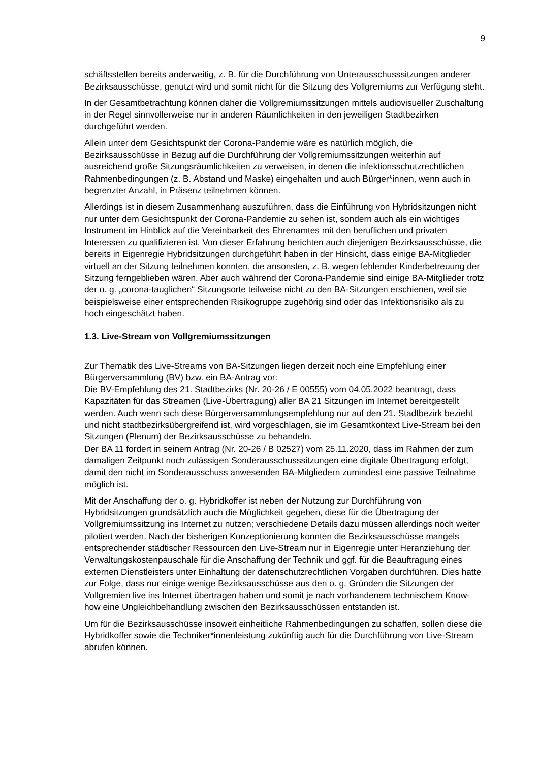9
schäftsstellen bereits anderweitig, z. B. für die Durchführung von Unterausschusssitzungen anderer Bezirksausschüsse, genutzt wird und somit nicht für die Sitzung des Vollgremiums zur Verfügung steht.
In der Gesamtbetrachtung können daher die Vollgremiumssitzungen mittels audiovisueller Zuschaltung in der Regel sinnvollerweise nur in anderen Räumlichkeiten in den jeweiligen Stadtbezirken durchgeführt werden.
Allein unter dem Gesichtspunkt der Corona-Pandemie wäre es natürlich möglich, die Bezirksausschüsse in Bezug auf die Durchführung der Vollgremiumssitzungen weiterhin auf ausreichend große Sitzungsräumlichkeiten zu verweisen, in denen die infektionsschutzrechtlichen Rahmenbedingungen (z. B. Abstand und Maske) eingehalten und auch Bürger*innen, wenn auch in begrenzter Anzahl, in Präsenz teilnehmen können.
Allerdings ist in diesem Zusammenhang auszuführen, dass die Einführung von Hybridsitzungen nicht nur unter dem Gesichtspunkt der Corona-Pandemie zu sehen ist, sondern auch als ein wichtiges Instrument im Hinblick auf die Vereinbarkeit des Ehrenamtes mit den beruflichen und privaten Interessen zu qualifizieren ist. Von dieser Erfahrung berichten auch diejenigen Bezirksausschüsse, die bereits in Eigenregie Hybridsitzungen durchgeführt haben in der Hinsicht, dass einige BA-Mitglieder virtuell an der Sitzung teilnehmen konnten, die ansonsten, z. B. wegen fehlender Kinderbetreuung der Sitzung ferngeblieben wären. Aber auch während der Corona-Pandemie sind einige BA-Mitglieder trotz der o. g. „corona-tauglichen“ Sitzungsorte teilweise nicht zu den BA-Sitzungen erschienen, weil sie beispielsweise einer entsprechenden Risikogruppe zugehörig sind oder das Infektionsrisiko als zu hoch eingeschätzt haben.
1.3. Live-Stream von Vollgremiumssitzungen
Zur Thematik des Live-Streams von BA-Sitzungen liegen derzeit noch eine Empfehlung einer Bürgerversammlung (BV) bzw. ein BA-Antrag vor:
Die BV-Empfehlung des 21. Stadtbezirks (Nr. 20-26 / E 00555) vom 04.05.2022 beantragt, dass Kapazitäten für das Streamen (Live-Übertragung) aller BA 21 Sitzungen im Internet bereitgestellt werden. Auch wenn sich diese Bürgerversammlungsempfehlung nur auf den 21. Stadtbezirk bezieht und nicht stadtbezirksübergreifend ist, wird vorgeschlagen, sie im Gesamtkontext Live-Stream bei den Sitzungen (Plenum) der Bezirksausschüsse zu behandeln.
Der BA 11 fordert in seinem Antrag (Nr. 20-26 / B 02527) vom 25.11.2020, dass im Rahmen der zum damaligen Zeitpunkt noch zulässigen Sonderausschusssitzungen eine digitale Übertragung erfolgt, damit den nicht im Sonderausschuss anwesenden BA-Mitgliedern zumindest eine passive Teilnahme möglich ist.
Mit der Anschaffung der o. g. Hybridkoffer ist neben der Nutzung zur Durchführung von Hybridsitzungen grundsätzlich auch die Möglichkeit gegeben, diese für die Übertragung der Vollgremiumssitzung ins Internet zu nutzen; verschiedene Details dazu müssen allerdings noch weiter pilotiert werden. Nach der bisherigen Konzeptionierung konnten die Bezirksausschüsse mangels entsprechender städtischer Ressourcen den Live-Stream nur in Eigenregie unter Heranziehung der Verwaltungskostenpauschale für die Anschaffung der Technik und ggf. für die Beauftragung eines externen Dienstleisters unter Einhaltung der datenschutzrechtlichen Vorgaben durchführen. Dies hatte zur Folge, dass nur einige wenige Bezirksausschüsse aus den o. g. Gründen die Sitzungen der Vollgremien live ins Internet übertragen haben und somit je nach vorhandenem technischem Know-how eine Ungleichbehandlung zwischen den Bezirksausschüssen entstanden ist.
Um für die Bezirksausschüsse insoweit einheitliche Rahmenbedingungen zu schaffen, sollen diese die Hybridkoffer sowie die Techniker*innenleistung zukünftig auch für die Durchführung von Live-Stream abrufen können.